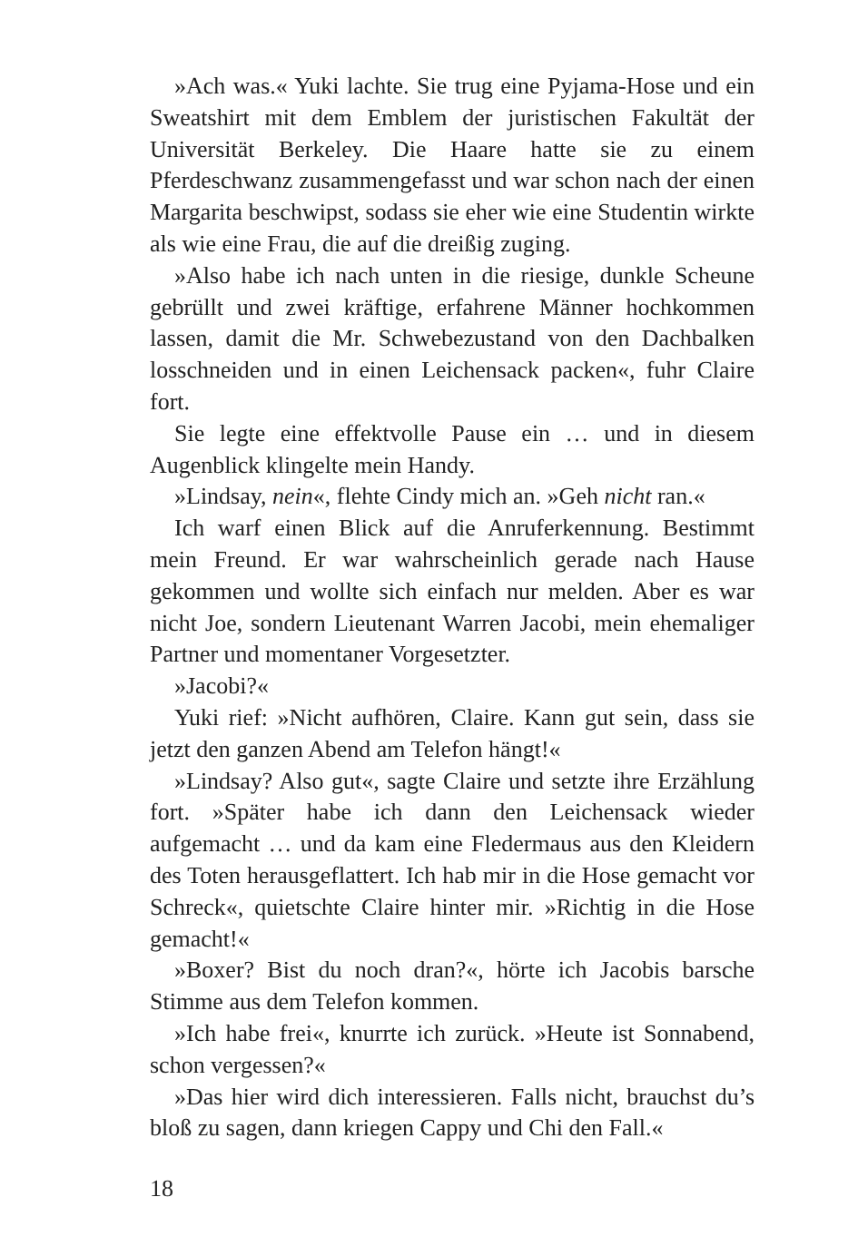»Ach was.« Yuki lachte. Sie trug eine Pyjama-Hose und ein Sweatshirt mit dem Emblem der juristischen Fakultät der Universität Berkeley. Die Haare hatte sie zu einem Pferdeschwanz zusammengefasst und war schon nach der einen Margarita beschwipst, sodass sie eher wie eine Studentin wirkte als wie eine Frau, die auf die dreißig zuging.
»Also habe ich nach unten in die riesige, dunkle Scheune gebrüllt und zwei kräftige, erfahrene Männer hochkommen lassen, damit die Mr. Schwebezustand von den Dachbalken losschneiden und in einen Leichensack packen«, fuhr Claire fort.
Sie legte eine effektvolle Pause ein … und in diesem Augenblick klingelte mein Handy.
»Lindsay, nein«, flehte Cindy mich an. »Geh nicht ran.«
Ich warf einen Blick auf die Anruferkennung. Bestimmt mein Freund. Er war wahrscheinlich gerade nach Hause gekommen und wollte sich einfach nur melden. Aber es war nicht Joe, sondern Lieutenant Warren Jacobi, mein ehemaliger Partner und momentaner Vorgesetzter.
»Jacobi?«
Yuki rief: »Nicht aufhören, Claire. Kann gut sein, dass sie jetzt den ganzen Abend am Telefon hängt!«
»Lindsay? Also gut«, sagte Claire und setzte ihre Erzählung fort. »Später habe ich dann den Leichensack wieder aufgemacht … und da kam eine Fledermaus aus den Kleidern des Toten herausgeflattert. Ich hab mir in die Hose gemacht vor Schreck«, quietschte Claire hinter mir. »Richtig in die Hose gemacht!«
»Boxer? Bist du noch dran?«, hörte ich Jacobis barsche Stimme aus dem Telefon kommen.
»Ich habe frei«, knurrte ich zurück. »Heute ist Sonnabend, schon vergessen?«
»Das hier wird dich interessieren. Falls nicht, brauchst du’s bloß zu sagen, dann kriegen Cappy und Chi den Fall.«
18